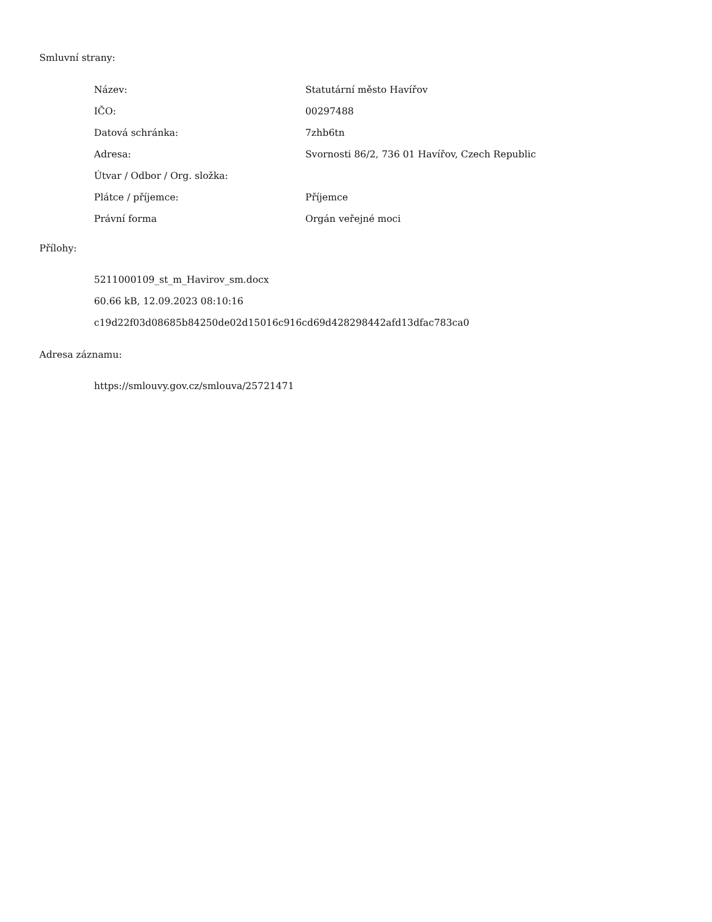Smluvní strany:
| Název: | Statutární město Havířov |
| IČO: | 00297488 |
| Datová schránka: | 7zhb6tn |
| Adresa: | Svornosti 86/2, 736 01 Havířov, Czech Republic |
| Útvar / Odbor / Org. složka: | |
| Plátce / příjemce: | Příjemce |
| Právní forma | Orgán veřejné moci |
Přílohy:
5211000109_st_m_Havirov_sm.docx
60.66 kB, 12.09.2023 08:10:16
c19d22f03d08685b84250de02d15016c916cd69d428298442afd13dfac783ca0
Adresa záznamu:
https://smlouvy.gov.cz/smlouva/25721471